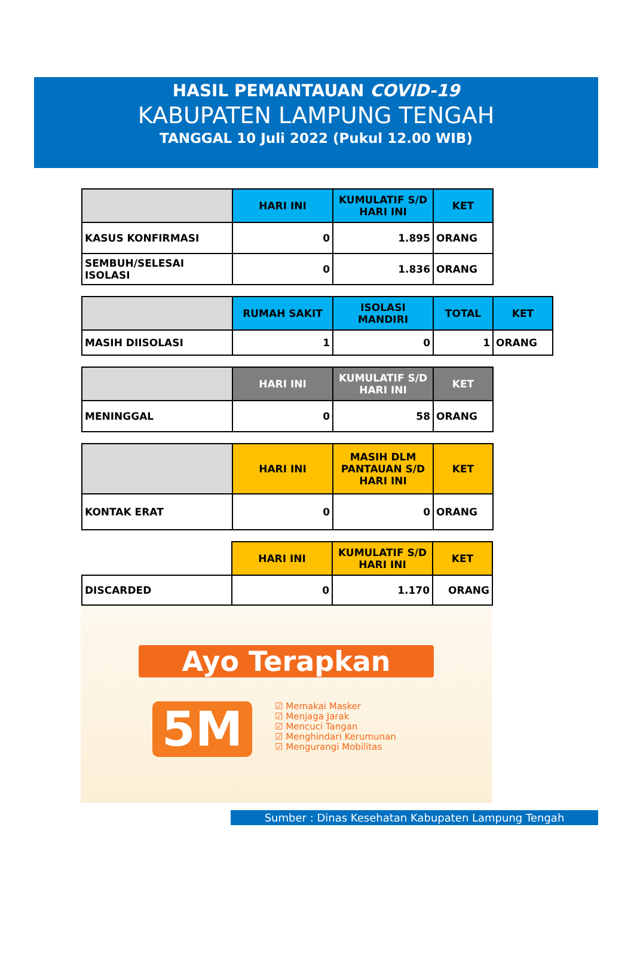HASIL PEMANTAUAN COVID-19
KABUPATEN LAMPUNG TENGAH
TANGGAL 10 Juli 2022 (Pukul 12.00 WIB)
| | HARI INI | KUMULATIF S/D HARI INI | KET |
| --- | --- | --- | --- |
| KASUS KONFIRMASI | 0 | 1.895 | ORANG |
| SEMBUH/SELESAI ISOLASI | 0 | 1.836 | ORANG |
| | RUMAH SAKIT | ISOLASI MANDIRI | TOTAL | KET |
| --- | --- | --- | --- | --- |
| MASIH DIISOLASI | 1 | 0 | 1 | ORANG |
| | HARI INI | KUMULATIF S/D HARI INI | KET |
| --- | --- | --- | --- |
| MENINGGAL | 0 | 58 | ORANG |
| | HARI INI | MASIH DLM PANTAUAN S/D HARI INI | KET |
| --- | --- | --- | --- |
| KONTAK ERAT | 0 | 0 | ORANG |
| | HARI INI | KUMULATIF S/D HARI INI | KET |
| --- | --- | --- | --- |
| DISCARDED | 0 | 1.170 | ORANG |
Ayo Terapkan
5M
☑ Memakai Masker
☑ Menjaga Jarak
☑ Mencuci Tangan
☑ Menghindari Kerumunan
☑ Mengurangi Mobilitas
Sumber : Dinas Kesehatan Kabupaten Lampung Tengah